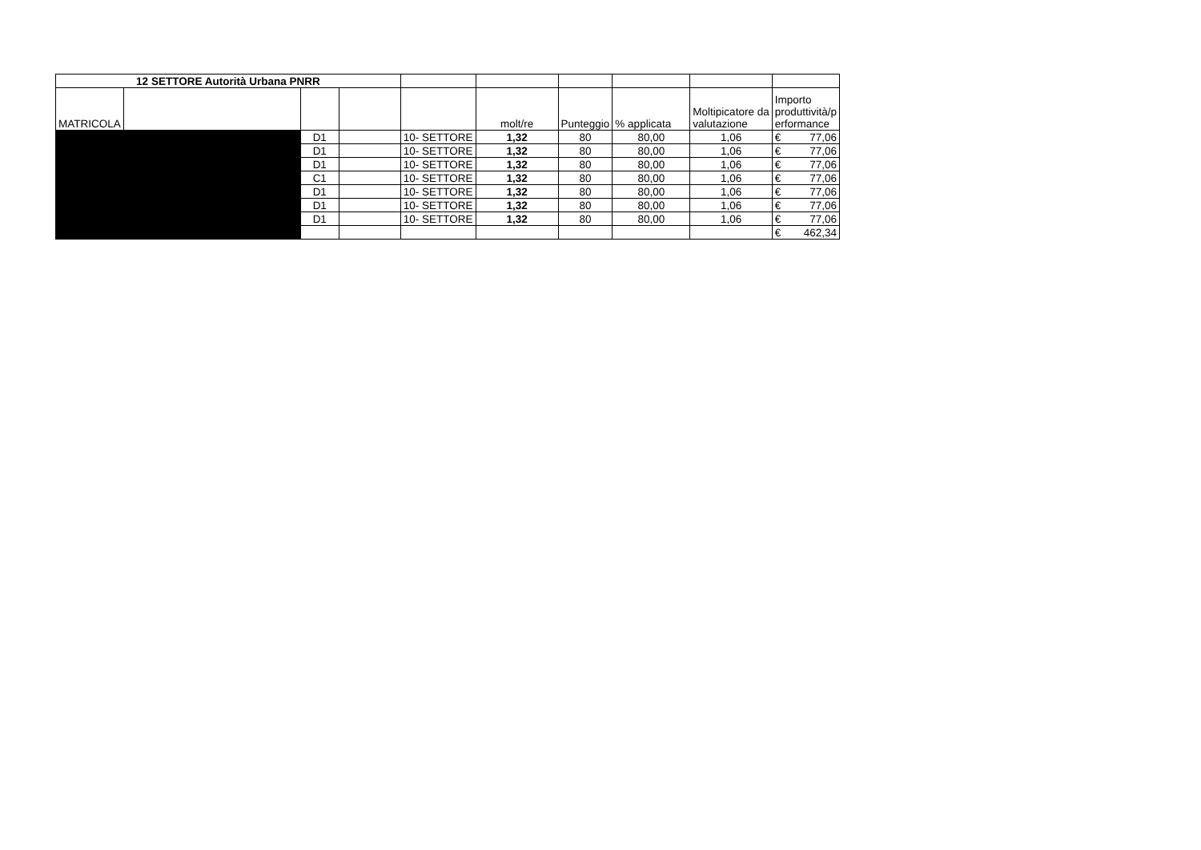| 12 SETTORE Autorità Urbana PNRR | | | | | | | | | |
| MATRICOLA | | | | | molt/re | Punteggio | % applicata | Moltipicatore da valutazione | Importo produttività/p erformance |
| | | D1 | | 10- SETTORE | 1,32 | 80 | 80,00 | 1,06 | € 77,06 |
| | | D1 | | 10- SETTORE | 1,32 | 80 | 80,00 | 1,06 | € 77,06 |
| | | D1 | | 10- SETTORE | 1,32 | 80 | 80,00 | 1,06 | € 77,06 |
| | | C1 | | 10- SETTORE | 1,32 | 80 | 80,00 | 1,06 | € 77,06 |
| | | D1 | | 10- SETTORE | 1,32 | 80 | 80,00 | 1,06 | € 77,06 |
| | | D1 | | 10- SETTORE | 1,32 | 80 | 80,00 | 1,06 | € 77,06 |
| | | D1 | | 10- SETTORE | 1,32 | 80 | 80,00 | 1,06 | € 77,06 |
| | | | | | | | | | € 462,34 |